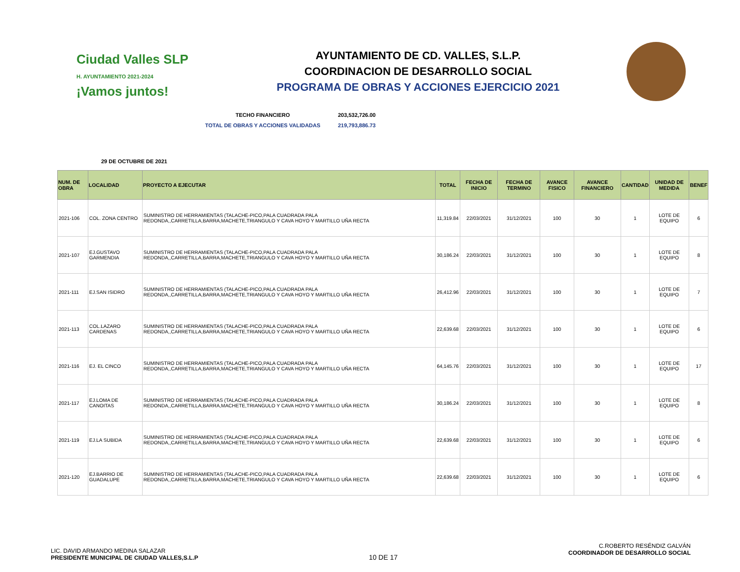Ciudad Valles SLP
H. AYUNTAMIENTO 2021-2024
¡Vamos juntos!
AYUNTAMIENTO DE CD. VALLES, S.L.P.
COORDINACION DE DESARROLLO SOCIAL
PROGRAMA DE OBRAS Y ACCIONES EJERCICIO 2021
TECHO FINANCIERO 203,532,726.00
TOTAL DE OBRAS Y ACCIONES VALIDADAS 219,793,886.73
29 DE OCTUBRE DE 2021
| NUM. DE OBRA | LOCALIDAD | PROYECTO A EJECUTAR | TOTAL | FECHA DE INICIO | FECHA DE TERMINO | AVANCE FISICO | AVANCE FINANCIERO | CANTIDAD | UNIDAD DE MEDIDA | BENEF |
| --- | --- | --- | --- | --- | --- | --- | --- | --- | --- | --- |
| 2021-106 | COL. ZONA CENTRO | SUMINISTRO DE HERRAMIENTAS (TALACHE-PICO,PALA CUADRADA PALA REDONDA,,CARRETILLA,BARRA,MACHETE,TRIANGULO Y CAVA HOYO Y MARTILLO UÑA RECTA | 11,319.84 | 22/03/2021 | 31/12/2021 | 100 | 30 | 1 | LOTE DE EQUIPO | 6 |
| 2021-107 | EJ.GUSTAVO GARMENDIA | SUMINISTRO DE HERRAMIENTAS (TALACHE-PICO,PALA CUADRADA PALA REDONDA,,CARRETILLA,BARRA,MACHETE,TRIANGULO Y CAVA HOYO Y MARTILLO UÑA RECTA | 30,186.24 | 22/03/2021 | 31/12/2021 | 100 | 30 | 1 | LOTE DE EQUIPO | 8 |
| 2021-111 | EJ.SAN ISIDRO | SUMINISTRO DE HERRAMIENTAS (TALACHE-PICO,PALA CUADRADA PALA REDONDA,,CARRETILLA,BARRA,MACHETE,TRIANGULO Y CAVA HOYO Y MARTILLO UÑA RECTA | 26,412.96 | 22/03/2021 | 31/12/2021 | 100 | 30 | 1 | LOTE DE EQUIPO | 7 |
| 2021-113 | COL.LAZARO CARDENAS | SUMINISTRO DE HERRAMIENTAS (TALACHE-PICO,PALA CUADRADA PALA REDONDA,,CARRETILLA,BARRA,MACHETE,TRIANGULO Y CAVA HOYO Y MARTILLO UÑA RECTA | 22,639.68 | 22/03/2021 | 31/12/2021 | 100 | 30 | 1 | LOTE DE EQUIPO | 6 |
| 2021-116 | EJ. EL CINCO | SUMINISTRO DE HERRAMIENTAS (TALACHE-PICO,PALA CUADRADA PALA REDONDA,,CARRETILLA,BARRA,MACHETE,TRIANGULO Y CAVA HOYO Y MARTILLO UÑA RECTA | 64,145.76 | 22/03/2021 | 31/12/2021 | 100 | 30 | 1 | LOTE DE EQUIPO | 17 |
| 2021-117 | EJ.LOMA DE CANOITAS | SUMINISTRO DE HERRAMIENTAS (TALACHE-PICO,PALA CUADRADA PALA REDONDA,,CARRETILLA,BARRA,MACHETE,TRIANGULO Y CAVA HOYO Y MARTILLO UÑA RECTA | 30,186.24 | 22/03/2021 | 31/12/2021 | 100 | 30 | 1 | LOTE DE EQUIPO | 8 |
| 2021-119 | EJ.LA SUBIDA | SUMINISTRO DE HERRAMIENTAS (TALACHE-PICO,PALA CUADRADA PALA REDONDA,,CARRETILLA,BARRA,MACHETE,TRIANGULO Y CAVA HOYO Y MARTILLO UÑA RECTA | 22,639.68 | 22/03/2021 | 31/12/2021 | 100 | 30 | 1 | LOTE DE EQUIPO | 6 |
| 2021-120 | EJ.BARRIO DE GUADALUPE | SUMINISTRO DE HERRAMIENTAS (TALACHE-PICO,PALA CUADRADA PALA REDONDA,,CARRETILLA,BARRA,MACHETE,TRIANGULO Y CAVA HOYO Y MARTILLO UÑA RECTA | 22,639.68 | 22/03/2021 | 31/12/2021 | 100 | 30 | 1 | LOTE DE EQUIPO | 6 |
LIC. DAVID ARMANDO MEDINA SALAZAR
PRESIDENTE MUNICIPAL DE CIUDAD VALLES,S.L.P
10 DE 17
C.ROBERTO RESÉNDIZ GALVÁN
COORDINADOR DE DESARROLLO SOCIAL